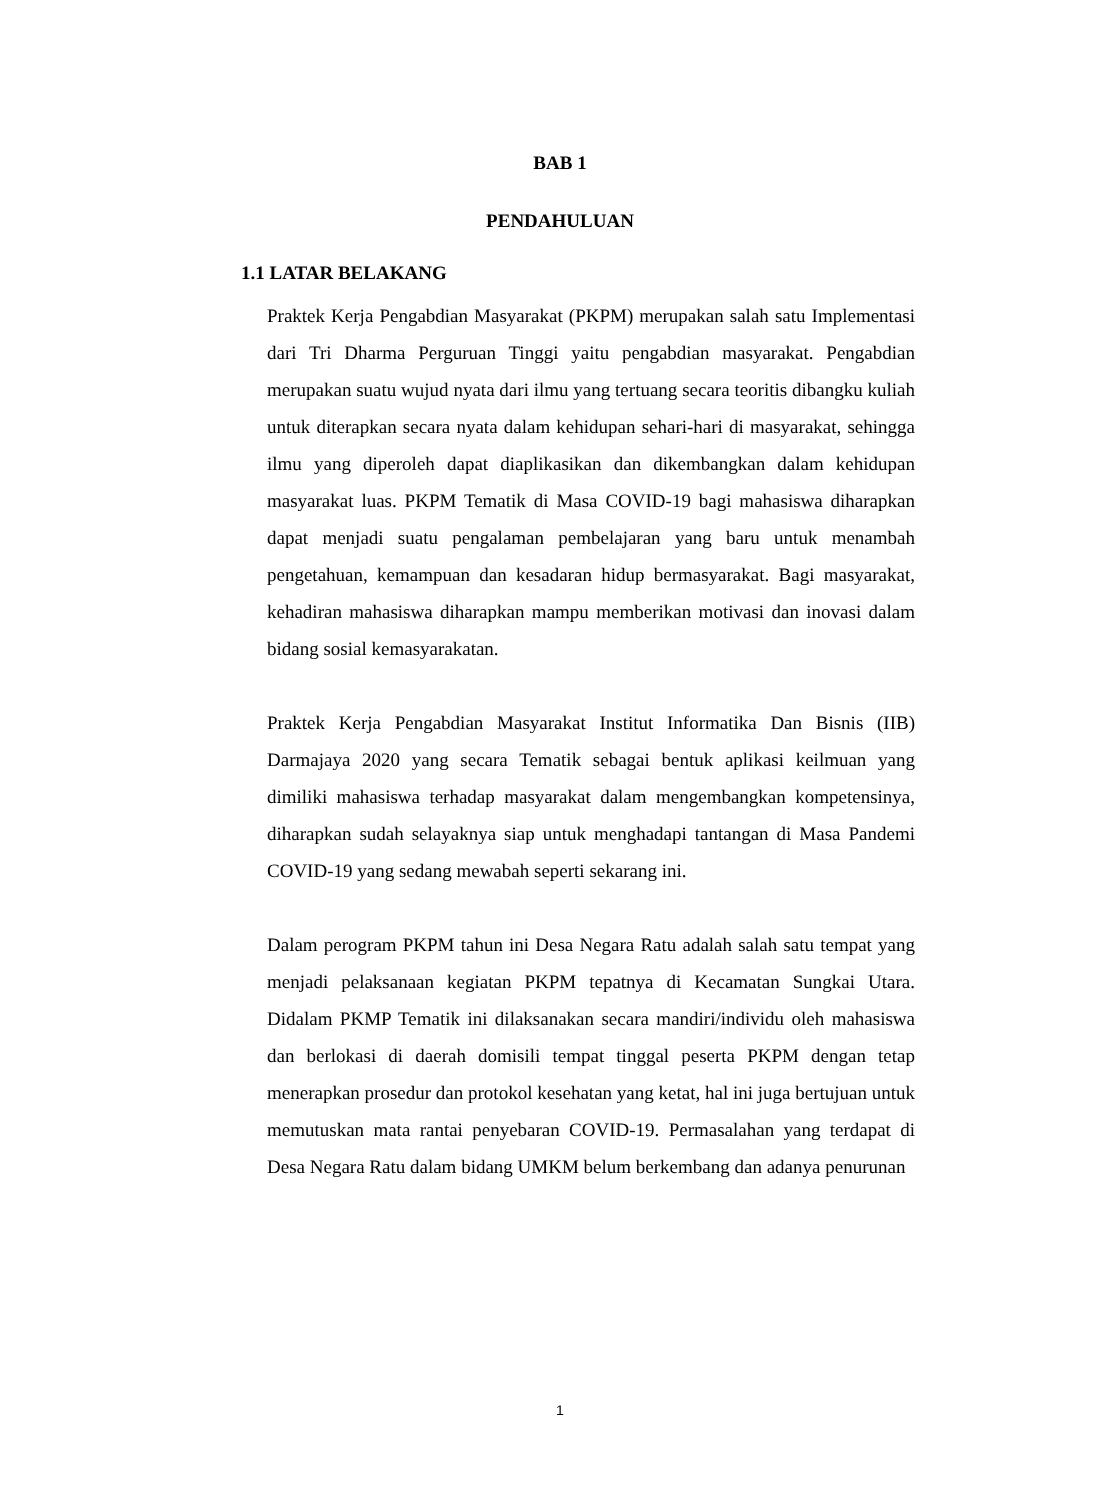BAB 1
PENDAHULUAN
1.1 LATAR BELAKANG
Praktek Kerja Pengabdian Masyarakat (PKPM) merupakan salah satu Implementasi dari Tri Dharma Perguruan Tinggi yaitu pengabdian masyarakat. Pengabdian merupakan suatu wujud nyata dari ilmu yang tertuang secara teoritis dibangku kuliah untuk diterapkan secara nyata dalam kehidupan sehari-hari di masyarakat, sehingga ilmu yang diperoleh dapat diaplikasikan dan dikembangkan dalam kehidupan masyarakat luas. PKPM Tematik di Masa COVID-19 bagi mahasiswa diharapkan dapat menjadi suatu pengalaman pembelajaran yang baru untuk menambah pengetahuan, kemampuan dan kesadaran hidup bermasyarakat. Bagi masyarakat, kehadiran mahasiswa diharapkan mampu memberikan motivasi dan inovasi dalam bidang sosial kemasyarakatan.
Praktek Kerja Pengabdian Masyarakat Institut Informatika Dan Bisnis (IIB) Darmajaya 2020 yang secara Tematik sebagai bentuk aplikasi keilmuan yang dimiliki mahasiswa terhadap masyarakat dalam mengembangkan kompetensinya, diharapkan sudah selayaknya siap untuk menghadapi tantangan di Masa Pandemi COVID-19 yang sedang mewabah seperti sekarang ini.
Dalam perogram PKPM tahun ini Desa Negara Ratu adalah salah satu tempat yang menjadi pelaksanaan kegiatan PKPM tepatnya di Kecamatan Sungkai Utara. Didalam PKMP Tematik ini dilaksanakan secara mandiri/individu oleh mahasiswa dan berlokasi di daerah domisili tempat tinggal peserta PKPM dengan tetap menerapkan prosedur dan protokol kesehatan yang ketat, hal ini juga bertujuan untuk memutuskan mata rantai penyebaran COVID-19. Permasalahan yang terdapat di Desa Negara Ratu dalam bidang UMKM belum berkembang dan adanya penurunan
1